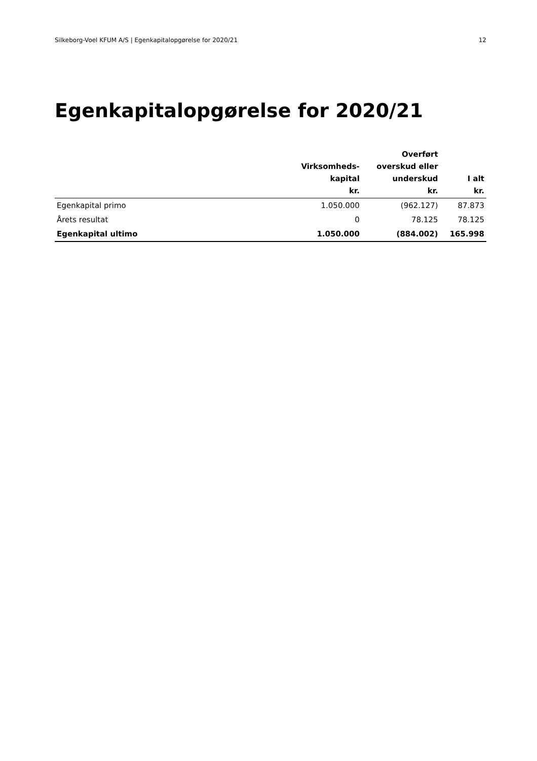Silkeborg-Voel KFUM A/S | Egenkapitalopgørelse for 2020/21 12
Egenkapitalopgørelse for 2020/21
| | Virksomheds- kapital kr. | Overført overskud eller underskud kr. | I alt kr. |
| --- | --- | --- | --- |
| Egenkapital primo | 1.050.000 | (962.127) | 87.873 |
| Årets resultat | 0 | 78.125 | 78.125 |
| Egenkapital ultimo | 1.050.000 | (884.002) | 165.998 |